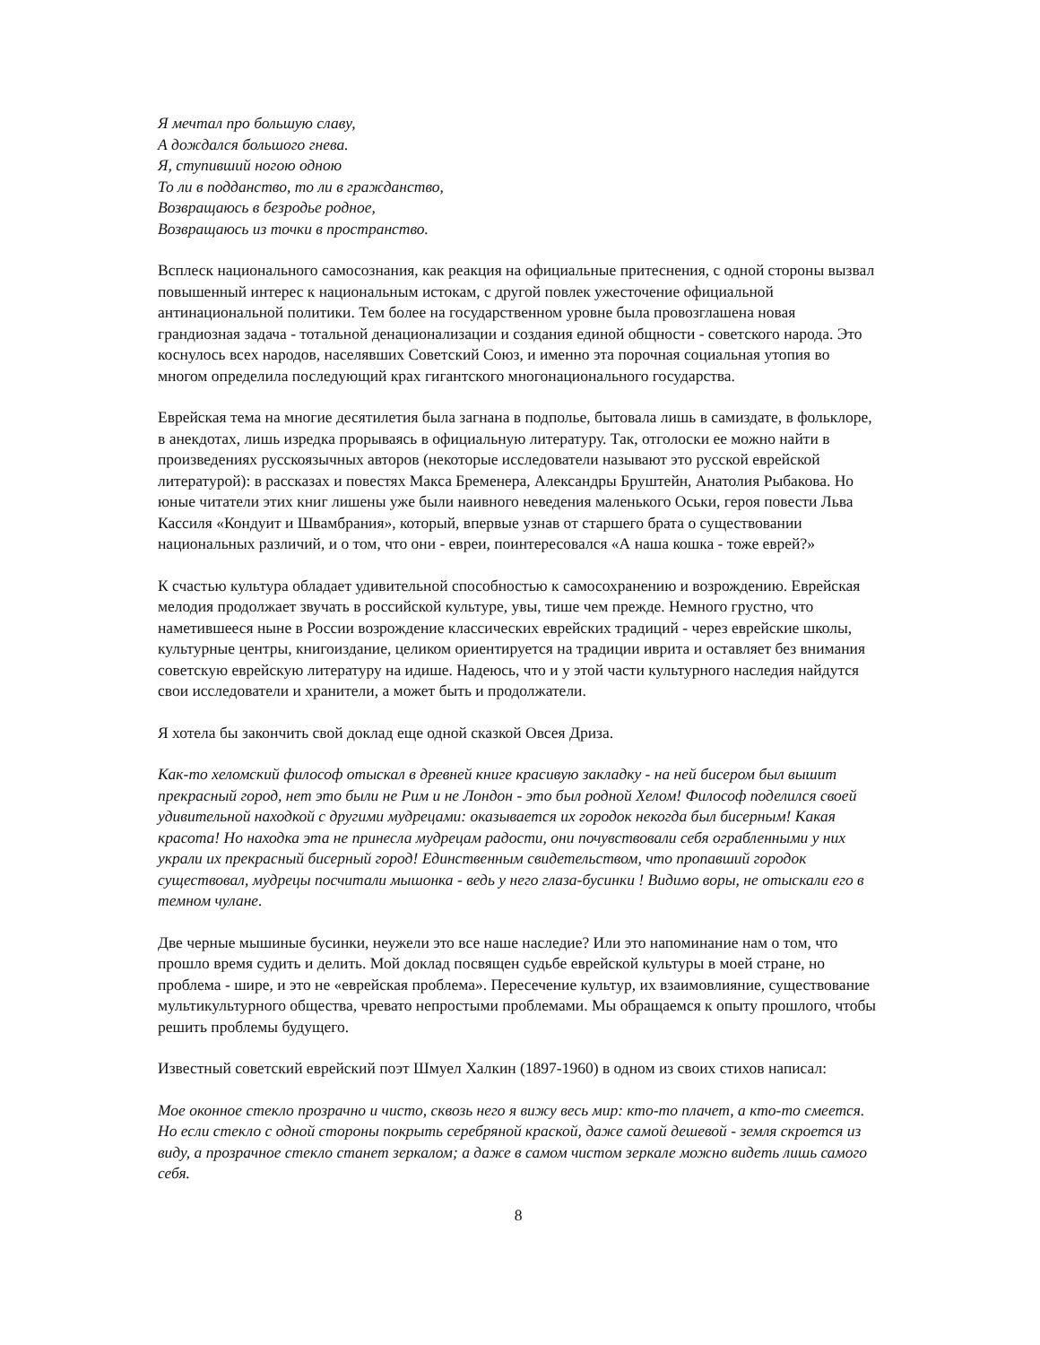Я мечтал про большую славу,
А дождался большого гнева.
Я, ступивший ногою одною
То ли в подданство, то ли в гражданство,
Возвращаюсь в безродье родное,
Возвращаюсь из точки в пространство.
Всплеск национального самосознания, как реакция на официальные притеснения, с одной стороны вызвал повышенный интерес к национальным истокам, с другой повлек ужесточение официальной антинациональной политики. Тем более на государственном уровне была провозглашена новая грандиозная задача - тотальной денационализации и создания единой общности - советского народа. Это коснулось всех народов, населявших Советский Союз, и именно эта порочная социальная утопия во многом определила последующий крах гигантского многонационального государства.
Еврейская тема на многие десятилетия была загнана в подполье, бытовала лишь в самиздате, в фольклоре, в анекдотах, лишь изредка прорываясь в официальную литературу. Так, отголоски ее можно найти в произведениях русскоязычных авторов (некоторые исследователи называют это русской еврейской литературой): в рассказах и повестях Макса Бременера, Александры Бруштейн, Анатолия Рыбакова. Но юные читатели этих книг лишены уже были наивного неведения маленького Оськи, героя повести Льва Кассиля «Кондуит и Швамбрания», который, впервые узнав от старшего брата о существовании национальных различий, и о том, что они - евреи, поинтересовался «А наша кошка - тоже еврей?»
К счастью культура обладает удивительной способностью к самосохранению и возрождению. Еврейская мелодия продолжает звучать в российской культуре, увы, тише чем прежде. Немного грустно, что наметившееся ныне в России возрождение классических еврейских традиций - через еврейские школы, культурные центры, книгоиздание, целиком ориентируется на традиции иврита и оставляет без внимания советскую еврейскую литературу на идише. Надеюсь, что и у этой части культурного наследия найдутся свои исследователи и хранители, а может быть и продолжатели.
Я хотела бы закончить свой доклад еще одной сказкой Овсея Дриза.
Как-то хеломский философ отыскал в древней книге красивую закладку - на ней бисером был вышит прекрасный город, нет это были не Рим и не Лондон - это был родной Хелом! Философ поделился своей удивительной находкой с другими мудрецами: оказывается их городок некогда был бисерным! Какая красота! Но находка эта не принесла мудрецам радости, они почувствовали себя ограбленными у них украли их прекрасный бисерный город! Единственным свидетельством, что пропавший городок существовал, мудрецы посчитали мышонка - ведь у него глаза-бусинки ! Видимо воры, не отыскали его в темном чулане.
Две черные мышиные бусинки, неужели это все наше наследие? Или это напоминание нам о том, что прошло время судить и делить. Мой доклад посвящен судьбе еврейской культуры в моей стране, но проблема - шире, и это не «еврейская проблема». Пересечение культур, их взаимовлияние, существование мультикультурного общества, чревато непростыми проблемами. Мы обращаемся к опыту прошлого, чтобы решить проблемы будущего.
Известный советский еврейский поэт Шмуел Халкин (1897-1960) в одном из своих стихов написал:
Мое оконное стекло прозрачно и чисто, сквозь него я вижу весь мир: кто-то плачет, а кто-то смеется. Но если стекло с одной стороны покрыть серебряной краской, даже самой дешевой - земля скроется из виду, а прозрачное стекло станет зеркалом; а даже в самом чистом зеркале можно видеть лишь самого себя.
8